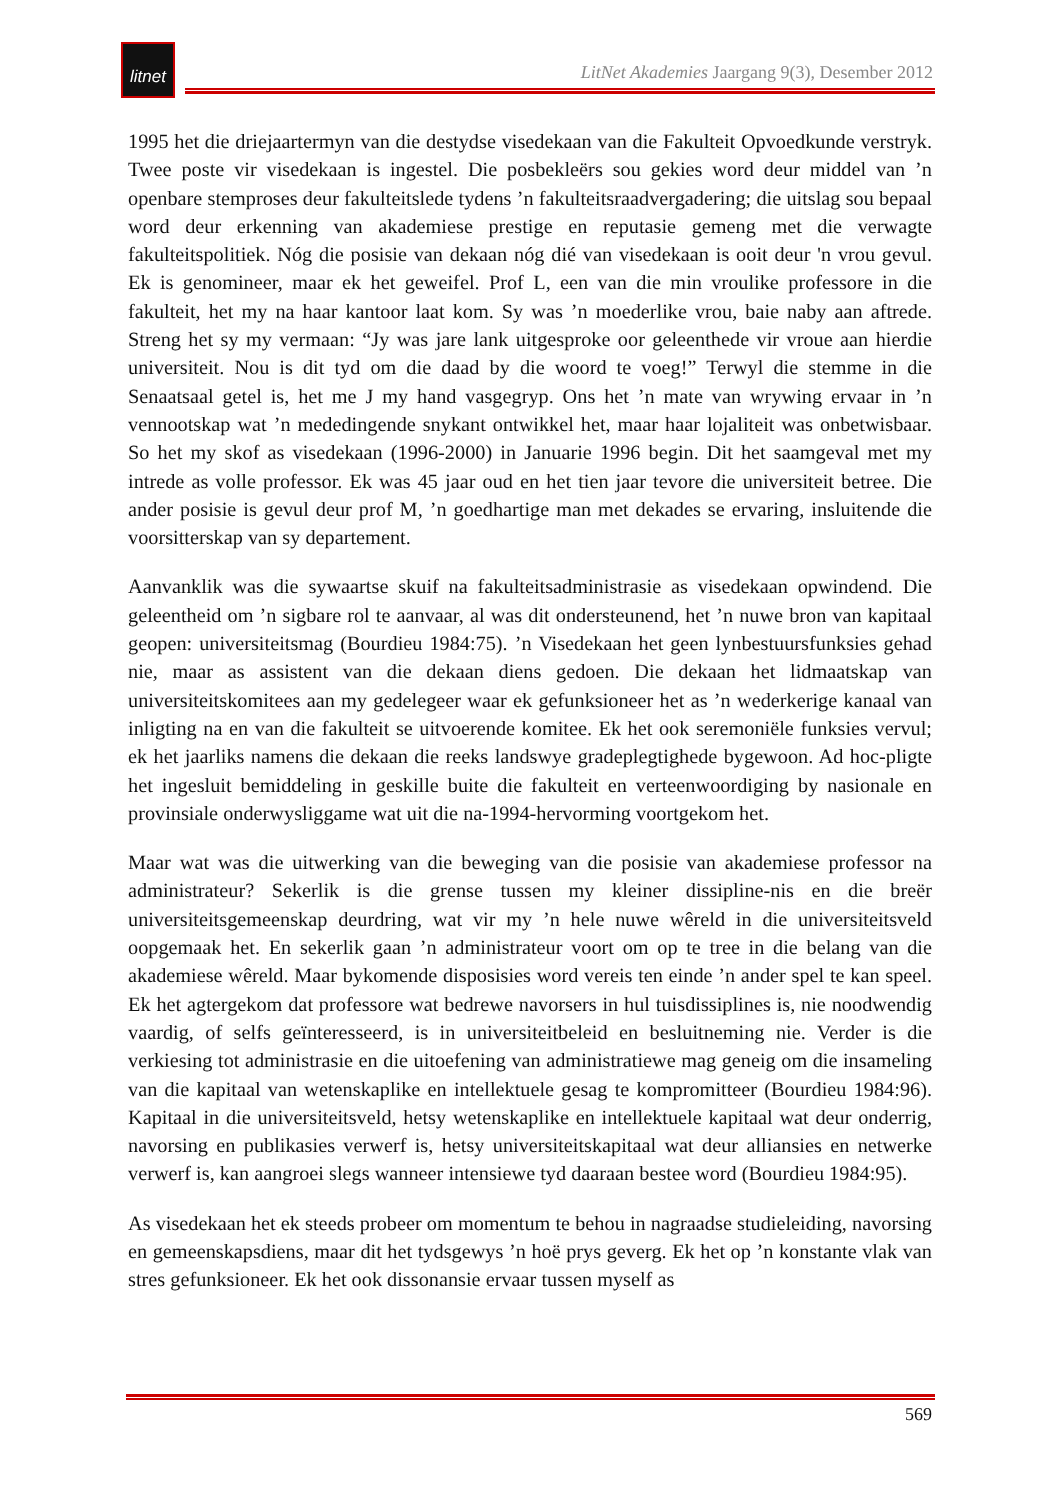litnet
LitNet Akademies Jaargang 9(3), Desember 2012
1995 het die driejaartermyn van die destydse visedekaan van die Fakulteit Opvoedkunde verstryk. Twee poste vir visedekaan is ingestel. Die posbekleërs sou gekies word deur middel van ’n openbare stemproses deur fakulteitslede tydens ’n fakulteitsraadvergadering; die uitslag sou bepaal word deur erkenning van akademiese prestige en reputasie gemeng met die verwagte fakulteitspolitiek. Nóg die posisie van dekaan nóg dié van visedekaan is ooit deur 'n vrou gevul. Ek is genomineer, maar ek het geweifel. Prof L, een van die min vroulike professore in die fakulteit, het my na haar kantoor laat kom. Sy was ’n moederlike vrou, baie naby aan aftrede. Streng het sy my vermaan: “Jy was jare lank uitgesproke oor geleenthede vir vroue aan hierdie universiteit. Nou is dit tyd om die daad by die woord te voeg!” Terwyl die stemme in die Senaatsaal getel is, het me J my hand vasgegryp. Ons het ’n mate van wrywing ervaar in ’n vennootskap wat ’n mededingende snykant ontwikkel het, maar haar lojaliteit was onbetwisbaar. So het my skof as visedekaan (1996-2000) in Januarie 1996 begin. Dit het saamgeval met my intrede as volle professor. Ek was 45 jaar oud en het tien jaar tevore die universiteit betree. Die ander posisie is gevul deur prof M, ’n goedhartige man met dekades se ervaring, insluitende die voorsitterskap van sy departement.
Aanvanklik was die sywaartse skuif na fakulteitsadministrasie as visedekaan opwindend. Die geleentheid om ’n sigbare rol te aanvaar, al was dit ondersteunend, het ’n nuwe bron van kapitaal geopen: universiteitsmag (Bourdieu 1984:75). ’n Visedekaan het geen lynbestuursfunksies gehad nie, maar as assistent van die dekaan diens gedoen. Die dekaan het lidmaatskap van universiteitskomitees aan my gedelegeer waar ek gefunksioneer het as ’n wederkerige kanaal van inligting na en van die fakulteit se uitvoerende komitee. Ek het ook seremoniële funksies vervul; ek het jaarliks namens die dekaan die reeks landswye gradeplegtighede bygewoon. Ad hoc-pligte het ingesluit bemiddeling in geskille buite die fakulteit en verteenwoordiging by nasionale en provinsiale onderwysliggame wat uit die na-1994-hervorming voortgekom het.
Maar wat was die uitwerking van die beweging van die posisie van akademiese professor na administrateur? Sekerlik is die grense tussen my kleiner dissipline-nis en die breër universiteitsgemeenskap deurdring, wat vir my ’n hele nuwe wêreld in die universiteitsveld oopgemaak het. En sekerlik gaan ’n administrateur voort om op te tree in die belang van die akademiese wêreld. Maar bykomende disposisies word vereis ten einde ’n ander spel te kan speel. Ek het agtergekom dat professore wat bedrewe navorsers in hul tuisdissiplines is, nie noodwendig vaardig, of selfs geïnteresseerd, is in universiteitbeleid en besluitneming nie. Verder is die verkiesing tot administrasie en die uitoefening van administratiewe mag geneig om die insameling van die kapitaal van wetenskaplike en intellektuele gesag te kompromitteer (Bourdieu 1984:96). Kapitaal in die universiteitsveld, hetsy wetenskaplike en intellektuele kapitaal wat deur onderrig, navorsing en publikasies verwerf is, hetsy universiteitskapitaal wat deur alliansies en netwerke verwerf is, kan aangroei slegs wanneer intensiewe tyd daaraan bestee word (Bourdieu 1984:95).
As visedekaan het ek steeds probeer om momentum te behou in nagraadse studieleiding, navorsing en gemeenskapsdiens, maar dit het tydsgewys ’n hoë prys geverg. Ek het op ’n konstante vlak van stres gefunksioneer. Ek het ook dissonansie ervaar tussen myself as
569